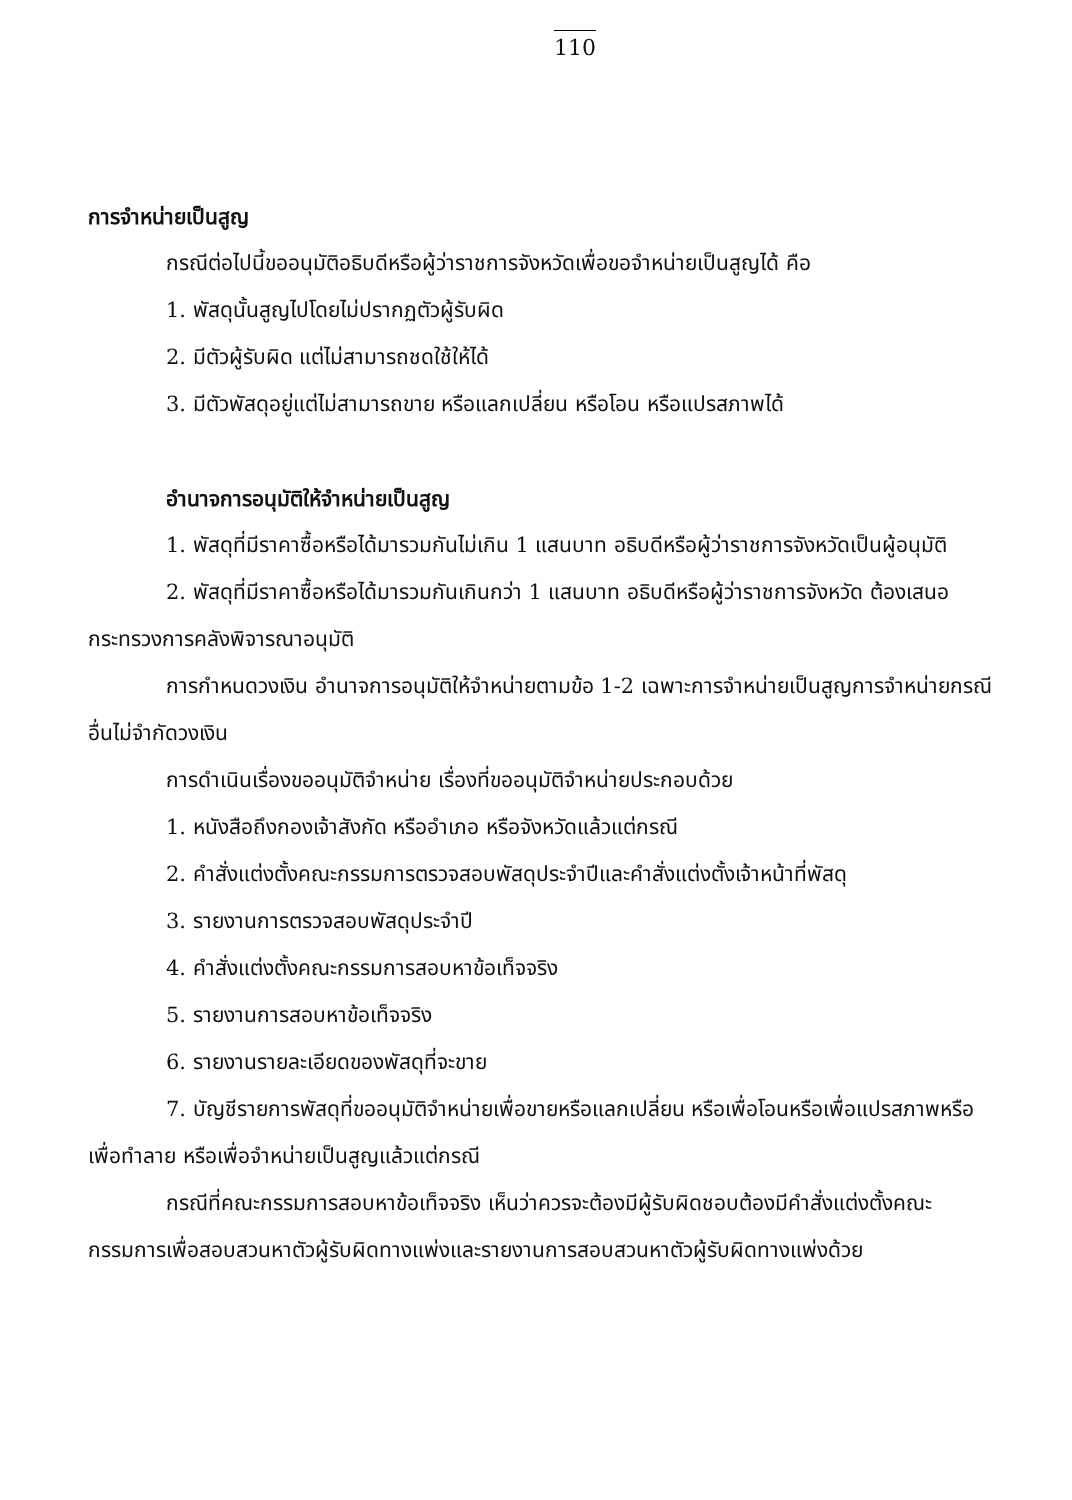110
การจำหน่ายเป็นสูญ
กรณีต่อไปนี้ขออนุมัติอธิบดีหรือผู้ว่าราชการจังหวัดเพื่อขอจำหน่ายเป็นสูญได้ คือ
1. พัสดุนั้นสูญไปโดยไม่ปรากฏตัวผู้รับผิด
2. มีตัวผู้รับผิด แต่ไม่สามารถชดใช้ให้ได้
3. มีตัวพัสดุอยู่แต่ไม่สามารถขาย หรือแลกเปลี่ยน หรือโอน หรือแปรสภาพได้
อำนาจการอนุมัติให้จำหน่ายเป็นสูญ
1. พัสดุที่มีราคาซื้อหรือได้มารวมกันไม่เกิน 1 แสนบาท อธิบดีหรือผู้ว่าราชการจังหวัดเป็นผู้อนุมัติ
2. พัสดุที่มีราคาซื้อหรือได้มารวมกันเกินกว่า 1 แสนบาท อธิบดีหรือผู้ว่าราชการจังหวัด ต้องเสนอกระทรวงการคลังพิจารณาอนุมัติ
การกำหนดวงเงิน อำนาจการอนุมัติให้จำหน่ายตามข้อ 1-2 เฉพาะการจำหน่ายเป็นสูญการจำหน่ายกรณีอื่นไม่จำกัดวงเงิน
การดำเนินเรื่องขออนุมัติจำหน่าย เรื่องที่ขออนุมัติจำหน่ายประกอบด้วย
1. หนังสือถึงกองเจ้าสังกัด หรืออำเภอ หรือจังหวัดแล้วแต่กรณี
2. คำสั่งแต่งตั้งคณะกรรมการตรวจสอบพัสดุประจำปีและคำสั่งแต่งตั้งเจ้าหน้าที่พัสดุ
3. รายงานการตรวจสอบพัสดุประจำปี
4. คำสั่งแต่งตั้งคณะกรรมการสอบหาข้อเท็จจริง
5. รายงานการสอบหาข้อเท็จจริง
6. รายงานรายละเอียดของพัสดุที่จะขาย
7. บัญชีรายการพัสดุที่ขออนุมัติจำหน่ายเพื่อขายหรือแลกเปลี่ยน หรือเพื่อโอนหรือเพื่อแปรสภาพหรือเพื่อทำลาย หรือเพื่อจำหน่ายเป็นสูญแล้วแต่กรณี
กรณีที่คณะกรรมการสอบหาข้อเท็จจริง เห็นว่าควรจะต้องมีผู้รับผิดชอบต้องมีคำสั่งแต่งตั้งคณะกรรมการเพื่อสอบสวนหาตัวผู้รับผิดทางแพ่งและรายงานการสอบสวนหาตัวผู้รับผิดทางแพ่งด้วย